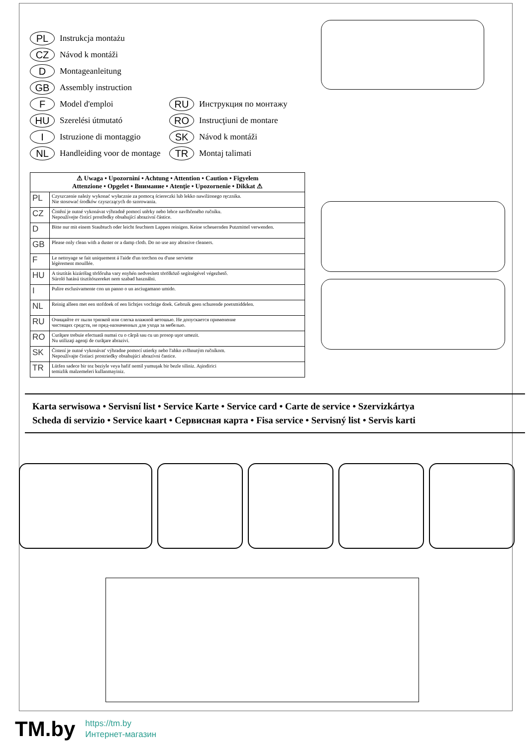PL Instrukcja montażu
CZ Návod k montáži
D Montageanleitung
GB Assembly instruction
F Model d'emploi
HU Szerelési útmutató
I Istruzione di montaggio
NL Handleiding voor de montage
RU Инструкция по монтажу
RO Instrucţiuni de montare
SK Návod k montáži
TR Montaj talimati
| ⚠ Uwaga • Upozornìní • Achtung • Attention • Caution • Figyelem Attenzione • Opgelet • Внимание • Atenţie • Upozornenie • Dikkat ⚠ | |
| --- | --- |
| PL | Czyszczenie należy wykonać wyłacznie za pomocą ściereczki lub lekko nawilżonego ręcznika. Nie stosować środków czyszczących do szorowania. |
| CZ | Čistění je nutné vykonávat výhradně pomocí utěrky nebo lehce navlhčeného ručníku. Nepoužívejte čisticí prostředky obsahující abrazivní částice. |
| D | Bitte nur mit einem Staubtuch oder leicht feuchtem Lappen reinigen. Keine scheuernden Putzmittel verwenden. |
| GB | Please only clean with a duster or a damp cloth. Do no use any abrasive cleaners. |
| F | Le nettoyage se fait uniquement á l'aide d'un torchon ou d'une serviette légèrement mouillée. |
| HU | A tisztítás kizárólag törlőruha vary enyhén nedvesített törölköző segítségével végezhető. Súroló hatású tisztítószereket nem szabad használni. |
| I | Pulire esclusivamente con un panno o un asciugamano umido. |
| NL | Reinig alleen met een stofdoek of een lichtjes vochtige doek. Gebruik geen schurende poetsmiddelen. |
| RU | Очищайте от пыли тряпкой или слегка влажной ветошью. Не допускается применение чистящих средств, не пред-назначенных для ухода за мебелью. |
| RO | Curăţare trebuie efectuată numai cu o cârpă sau cu un prosop uşor umezit. Nu utilizaţi agenţi de curăţare abrazivi. |
| SK | Čistení je nutné vykonávat' výhradne pomocí utierky nebo l'ahko zvlhnutým ručníkom. Nepoužívajte čistiaci prostriedky obsahujúci abrazívni častice. |
| TR | Lütfen sadece bir toz beziyle veya hafif nemil yumuşak bir bezle siliniz. Aşindirici temizlik malzemeleri kullanmayiniz. |
Karta serwisowa • Servisní list • Service Karte • Service card • Carte de service • Szervizkártya
Scheda di servizio • Service kaart • Сервисная карта • Fisa service • Servisný list • Servis karti
TM.by
https://tm.by
Интернет-магазин